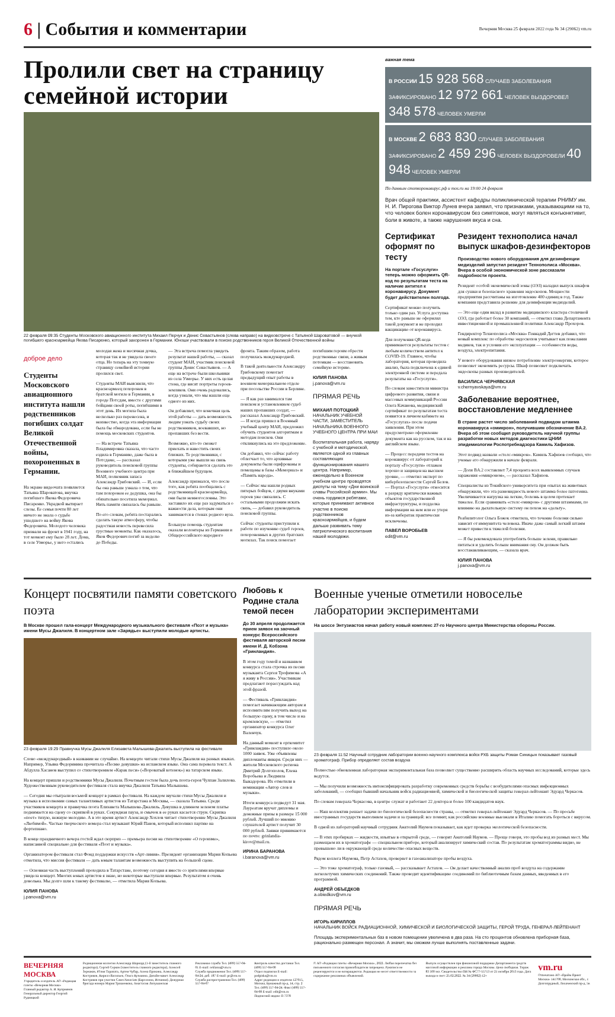6 | События и комментарии
Вечерняя Москва 25 февраля 2022 года № 34 (29062) vm.ru
Пролили свет на страницу семейной истории
22 февраля 09:35 Студенты Московского авиационного института Михаил Перчук и Денис Севастьянов (слева направо) на видеовстрече с Татьяной Шароватовой — внучкой погибшего красноармейца Якова Писаренко, который захоронен в Германии. Юноши участвовали в поиске родственников героя Великой Отечественной войны
доброе дело
Студенты Московского авиационного института нашли родственников погибших солдат Великой Отечественной войны, похороненных в Германии.
На экране видеочата появляется Татьяна Шароватова, внучка погибшего Якова Федоровича Писаренко. Украдкой вытирает слезы. Ее семья почти 80 лет ничего не знала о судьбе ушедшего на войну Якова Федоровича. Молодого человека призвали на фронт в 1941 году, на тот момент ему было 28 лет. Дома, в селе Узморье, у него остались молодая жена и месячная дочка, которая так и не увидела своего отца. Но теперь на эту темную страницу семейной истории пролился свет.
Студенты МАИ выяснили, что красноармеец похоронен в братской могиле в Германии, в городе Потсдам, вместе с другими бойцами своей роты, погибшими в этот день. Их могила была несколько раз перенесена, и неизвестно, когда эта информация была бы обнародована, если бы не помощь московских студентов.
— На встрече Татьяна Владимировна сказала, что часто ездила в Германию, даже была в Потсдаме, — рассказал руководитель поисковой группы Военного учебного центра при МАИ, полковник запаса Александр Грибовский. — И, если бы она раньше узнала о том, что там похоронен ее дедушка, она бы обязательно посетила мемориал. Нить памяти связалась бы раньше.
По его словам, ребята постарались сделать такую атмосферу, чтобы радостная новость перевесила грустные моменты. Как оказалось, Яков Федорович погиб за неделю до Победы.
— Эта встреча помогла увидеть результат нашей работы, — сказал студент МАИ, участник поисковой группы Денис Севастьянов. — А еще на встрече были школьники из села Узморье. У них есть целая стена, где висят портреты героев-земляков. Они очень радовались, когда узнали, что мы нашли еще одного из них.
Он добавляет, что конечная цель этой работы — дать возможность людям узнать судьбу своих родственников, воевавших, но пропавших без вести.
Возможно, кто-то сможет приехать и навестить своих близких. Те родственники, с которыми уже вышли на связь студенты, собираются сделать это в ближайшем будущем.
Александр признался, что после того, как ребята пообщались с родственницей красноармейца, они были немногословны. Это заставило их еще раз задуматься о важности дела, которым они занимаются в стенах родного вуза.
Большую помощь студентам оказали волонтеры из Германии и Общероссийского народного фронта. Таким образом, работа получилась международной.
В такой деятельности Александру Грибовскому помогает предыдущий опыт работы в военном мемориальном отделе при посольстве России в Берлине.
— Я как раз занимался там поиском и установлением судеб наших пропавших солдат, — рассказал Александр Грибовский. — И когда пришел в Военный учебный центр МАИ, предложил обучить студентов алгоритмам и методам поисков. Они откликнулись на это предложение.
Он добавил, что сейчас работу облегчает то, что архивные документы были оцифрованы и помещены в базы «Мемориал» и «Память народа».
— Сейчас мы нашли родных пятерых бойцов, с двумя внуками героев уже связались. С остальными продолжим искать связь, — добавил руководитель поисковой группы.
Сейчас студенты приступили к работе по изучению судеб героев, похороненных в других братских могилах. Так поиск помогает погибшим героям обрести родственные связи, а живым потомкам — восстановить семейную историю.
ЮЛИЯ ПАНОВА
j.panova@vm.ru
ПРЯМАЯ РЕЧЬ
МИХАИЛ ПОТОЦКИЙ
НАЧАЛЬНИК УЧЕБНОЙ ЧАСТИ, ЗАМЕСТИТЕЛЬ НАЧАЛЬНИКА ВОЕННОГО УЧЕБНОГО ЦЕНТРА ПРИ МАИ
Воспитательная работа, наряду с учебной и методической, является одной из главных составляющих функционирования нашего центра. Например, еженедельно в Военном учебном центре проводятся диспуты на тему «Дни воинской славы Российской армии». Мы очень гордимся ребятами, которые принимают активное участие в поиске родственников красноармейцев, и будем дальше развивать тему патриотического воспитания нашей молодежи.
важная тема
В РОССИИ 15 928 568 СЛУЧАЕВ ЗАБОЛЕВАНИЯ ЗАФИКСИРОВАНО 12 972 661 ЧЕЛОВЕК ВЫЗДОРОВЕЛ 348 578 ЧЕЛОВЕК УМЕРЛИ
В МОСКВЕ 2 683 830 СЛУЧАЕВ ЗАБОЛЕВАНИЯ ЗАФИКСИРОВАНО 2 459 296 ЧЕЛОВЕК ВЫЗДОРОВЕЛИ 40 948 ЧЕЛОВЕК УМЕРЛИ
По данным стопкоронавирус.рф и mos.ru на 19:00 24 февраля
Врач общей практики, ассистент кафедры поликлинической терапии РНИМУ им. Н. И. Пирогова Виктор Лунев вчера заявил, что признаками, указывающими на то, что человек болен коронавирусом без симптомов, могут являться конъюнктивит, боли в животе, а также нарушения вкуса и сна.
Сертификат оформят по тесту
На портале «Госуслуги» теперь можно оформить QR-код по результатам теста на наличие антител к коронавирусу. Документ будет действителен полгода.
Сертификат можно получить только один раз. Услуга доступна тем, кто раньше не оформлял такой документ и не проходил вакцинацию от коронавируса.
Для получения QR-кода принимаются результаты тестов с любым количеством антител к COVID-19. Главное, чтобы лаборатория, которая проводила анализ, была подключена к единой электронной системе и передала результаты на «Госуслуги».
По словам заместителя министра цифрового развития, связи и массовых коммуникаций России Олега Качанова, медицинский сертификат по результатам теста появится в личном кабинете на «Госуслугах» после подачи заявления. При этом предусмотрено оформление документа как на русском, так и на английском языке.
— Процесс передачи тестов на коронавирус от лабораторий к порталу «Госуслуги» отлажен хорошо и защищен на высшем уровне, — отметил эксперт по кибербезопасности Сергей Белов. — Портал «Госуслуги» относится к разряду критически важных объектов государственной инфраструктуры, и подделка информации на нем или ее утеря из-за кибератак практически исключены.
ПАВЕЛ ВОРОБЬЕВ
edit@vm.ru
Резидент технополиса начал выпуск шкафов-дезинфекторов
Производство нового оборудования для дезинфекции медизделий запустил резидент Технополиса «Москва». Вчера в особой экономической зоне рассказали подробности проекта.
Резидент особой экономической зоны (ОЭЗ) наладил выпуск шкафов для сушки и безопасного хранения эндоскопов. Мощности предприятия рассчитаны на изготовление 400 единиц в год. Также компания представила решение для дезинфекции медизделий.
— Это еще один вклад в развитие медицинского кластера столичной ОЭЗ, где работает более 30 компаний, — отметил глава Департамента инвестиционной и промышленной политики Александр Прохоров.
Гендиректор Технополиса «Москва» Геннадий Дегтев добавил, что новый комплекс по обработке эндоскопов учитывает как пожелания медиков, так и условия его эксплуатации — особенности воды, воздуха, электропитания.
У нового оборудования низкое потребление электроэнергии, которое позволяет экономить ресурсы. Шкаф позволяет подключать эндоскопы разных производителей.
ВАСИЛИСА ЧЕРНЯВСКАЯ
v.chernyavskaya@vm.ru
Заболевание вероятнее, восстановление медленнее
В стране растет число заболеваний подвидом штамма коронавируса «омикрон», получившим обозначение BA.2. Вчера об этом сообщил руководитель научной группы разработки новых методов диагностики ЦНИИ эпидемиологии Роспотребнадзора Камиль Хафизов.
Этот подвид назвали «стелс-омикрон». Камиль Хафизов сообщил, что ученые его обнаружили в начале февраля.
— Доля BA.2 составляет 7,4 процента всех выявленных случаев заражения «омикроном», — рассказал Хафизов.
Специалисты из Токийского университета при опытах на животных обнаружили, что эта разновидность нового штамма более патогенна. Увеличивается нагрузка на легкие, болезнь в целом протекает тяжелее. Если сравнивать «стелс-омикрон» с другими штаммами, по влиянию на дыхательную систему он похож на «дельту».
Реабилитолог Ольга Божок отметила, что течение болезни сильно зависит от иммунитета человека. Иначе даже самый легкий штамм может привести к тяжелой болезни.
— Я бы рекомендовала употреблять больше зелени, правильно питаться и уделить больше внимания сну. Он должен быть восстанавливающим, — сказала врач.
ЮЛИЯ ПАНОВА
j.panova@vm.ru
Концерт посвятили памяти советского поэта
В Москве прошел гала-концерт Международного музыкального фестиваля «Поэт и музыка» имени Мусы Джалиля. В концертном зале «Зарядье» выступили молодые артисты.
23 февраля 19:29 Правнучка Мусы Джалиля Елизавета Малышева-Джалиль выступила на фестивале
Слово «международный» в названии не случайно. На концерте читали стихи Мусы Джалиля на разных языках. Например, Ульяна Федоринина прочитала «Песню девушки» на испанском языке. Она сама перевела текст. А Абдулла Хасанов выступил со стихотворением «Карак песи» («Вороватый котенок») на татарском языке.
На концерт пришли и родственники Мусы Джалиля. Почетным гостем была дочь поэта-героя Чулпан Залилова. Художественным руководителем фестиваля стала внучка Джалиля Татьяна Малышева.
— Сегодня мы отыграли восьмой концерт в рамках фестиваля. На каждом звучали стихи Мусы Джалиля и музыка в исполнении самых талантливых артистов из Татарстана и Москвы, — сказала Татьяна. Среди участников концерта и правнучка поэта Елизавета Малышева-Джалиль. Девушка в длинном зеленом платье поднимается на сцену со скрипкой в руках. Секундная пауза, и смычок в ее руках касается струн. Скрипка «поет» тихую, нежную мелодию. А в это время артист Александр Хохлов читает стихотворение Мусы Джалиля «Любимой». Частью творческого номера стал музыкант Юрий Панов, который исполнил партию на фортепиано.
В конце праздничного вечера гостей ждал сюрприз — премьера песни на стихотворение «О героизме», написанной специально для фестиваля «Поэт и музыка».
Организатором фестиваля стал Фонд поддержки искусств «Арт-линия». Президент организации Мария Копьева отметила, что миссия фестиваля — дать юным талантам возможность выступить на большой сцене.
— Основная часть выступлений проходила в Татарстане, поэтому сегодня я вместе со зрителями впервые увидела концерт. Многих юных артистов я знаю, но некоторые выступали впервые. Результатом я очень довольна. Мы долго шли к такому фестивалю, — отметила Мария Копьева.
ЮЛИЯ ПАНОВА
j.panova@vm.ru
Любовь к Родине стала темой песен
До 30 апреля продолжается прием заявок на заочный конкурс Всероссийского фестиваля авторской песни имени И. Д. Кобзона «Гринландия».
В этом году темой и названием конкурса стала строчка из песни музыканта Сергея Трофимова «А я живу в России». Участникам предлагают порассуждать над этой фразой.
— Фестиваль «Гринландия» помогает начинающим авторам и исполнителям получить выход на большую сцену, в том числе и на кремлевскую, — отметил организатор конкурса Олег Валенчук.
На данный момент в оргкомитет «Гринландии» поступило около 1000 заявок. Уже объявлены дипломанты января. Среди них — жители Московского региона Дмитрий Долгополов, Елена Воробьева и Людмила Быкадорова. Их отметили в номинации «Автор слов и музыки».
Итоги конкурса подведут 31 мая. Лауреатам вручат дипломы и денежные призы в размере 15 000 рублей. Лучший по мнению слушателей артист получит 30 000 рублей. Заявки принимаются по почте: grinlandia-kirov@mail.ru.
ИРИНА БАРАНОВА
i.baranova@vm.ru
Военные ученые отметили новоселье лаборатории экспериментами
На шоссе Энтузиастов начал работу новый комплекс 27-го Научного центра Министерства обороны России.
23 февраля 11:52 Научный сотрудник лаборатории военно-научного комплекса войск РХБ защиты Роман Синицын показывает газовый хроматограф. Прибор определяет состав воздуха
Полностью обновленная лабораторная экспериментальная база позволяет существенно расширить область научных исследований, которые здесь ведутся.
— Мы получили возможность интенсифицировать разработку современных средств борьбы с возбудителями опасных инфекционных заболеваний, — сообщил бывший начальник войск радиационной, химической и биологической защиты генерал-лейтенант Эдуард Черкасов.
По словам генерала Черкасова, в центре служат и работают 22 доктора и более 100 кандидатов наук.
— Наш коллектив решает задачи по биологической безопасности страны, — отметил генерал-лейтенант Эдуард Черкасов. — По просьбе иностранных государств выполняем задачи и за границей: все помнят, как российские военные выезжали в Италию помогать бороться с вирусом.
В одной из лабораторий научный сотрудник Анатолий Наумов показывает, как идет проверка экологической безопасности.
— В этих пробирках — жидкости, изъятые в открытой среде, — говорит Анатолий Наумов. — Проще говоря, это пробы вод из разных мест. Мы размещаем их в хроматографе — специальном приборе, который анализирует химический состав. По результатам хроматограммы видно, не превышено ли в окружающей среде количество опасных веществ.
Рядом коллега Наумова, Петр Астахов, проверяет в газоанализаторе пробы воздуха.
— Это тоже хроматограф, только газовый, — рассказывает Астахов. — Он делает качественный анализ проб воздуха на содержание легколетучих химических соединений. Также проводит идентификацию соединений по библиотечным базам данных, введенных в его программой.
АНДРЕЙ ОБЪЕДКОВ
a.obiedkov@vm.ru
ПРЯМАЯ РЕЧЬ
ИГОРЬ КИРИЛЛОВ
НАЧАЛЬНИК ВОЙСК РАДИАЦИОННОЙ, ХИМИЧЕСКОЙ И БИОЛОГИЧЕСКОЙ ЗАЩИТЫ, ГЕРОЙ ТРУДА, ГЕНЕРАЛ-ЛЕЙТЕНАНТ
Площадь экспериментальных баз в новом помещении увеличена в два раза. На сто процентов обновлена приборная база, рационально размещен персонал. А значит, мы сможем лучше выполнять поставленные задачи.
ВЕЧЕРНЯЯ МОСКВА
Учредитель и издатель АО «Редакция газеты «Вечерняя Москва»
Главный редактор А. И. Куприянов
Генеральный директор Георгий Рудницкий
Редакционная коллегия Александр Шарнауд (1-й заместитель главного редактора), Сергей Серков (заместитель главного редактора), Алексей Зернаков, Юлия Тарапата, Артем Чубар, Алена Прокина, Александр Костриков, Кирилл Васильев, Ольга Кузьмина. Дизайн-макет Александр Костриков при участии Cases/Associats (Барселона, Испания). Дежурная бригада номера Мария Трошенкова, Анастасия Лопушанская
Рекламная служба Тел. (499) 557-04-01 E-mail: reklama@vm.ru
Служба продвижения Тел. (499) 557-04-24, доб. 187 E-mail: pr@vm.ru
Служба распространения Тел. (499) 557-04-07
Контроль качества доставки Тел. (499) 557-04-00
Отдел подписки E-mail: podpiska@vm.ru
Адрес редакции и издателя 127015, Москва, Бумажный пр-д, 14, стр. 2 Тел. (499) 557-04-24. Факс (499) 557-04-08 E-mail: edit@vm.ru
Подписной индекс П 7378
© АО «Редакция газеты «Вечерняя Москва», 2022. Любая перепечатка без письменного согласия правообладателя запрещена. Рукописи не рецензируются и не возвращаются. Редакция не несет ответственности за содержание рекламных объявлений.
Выпуск осуществлен при финансовой поддержке Департамента средств массовой информации и рекламы города Москвы. Цена свободная. Тираж 83 500 экз. Свидетельство ПИ № ФС77-55713 от 21 октября 2013 года. Дата выхода в свет: 25.02.2022. № 34 (29062) 12+
vm.ru
Отпечатано АО «Прайм Принт Москва» 141700, Московская обл., г. Долгопрудный, Лихачевский пр-д, 5в